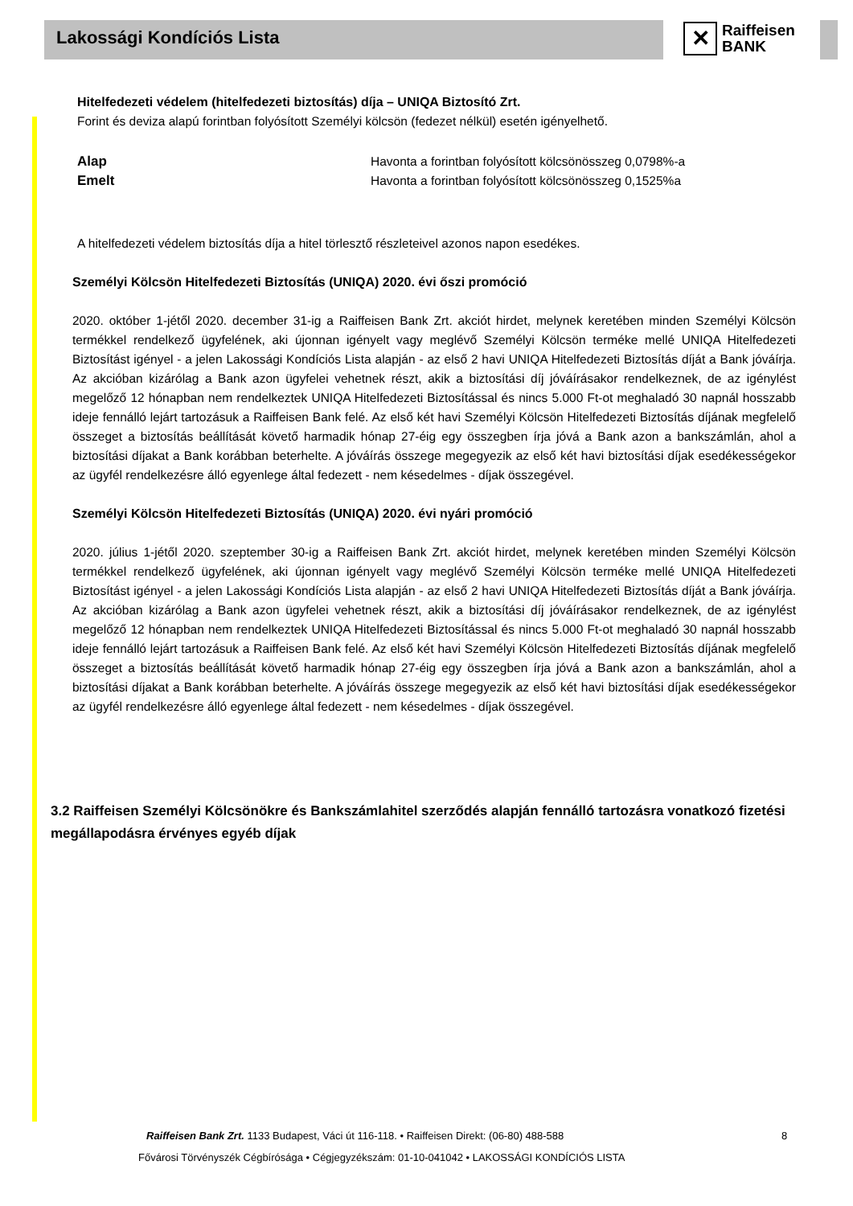Lakossági Kondíciós Lista
✕
Raiffeisen
BANK
Hitelfedezeti védelem (hitelfedezeti biztosítás) díja – UNIQA Biztosító Zrt.
Forint és deviza alapú forintban folyósított Személyi kölcsön (fedezet nélkül) esetén igényelhető.
Alap Havonta a forintban folyósított kölcsönösszeg 0,0798%-a
Emelt Havonta a forintban folyósított kölcsönösszeg 0,1525%a
A hitelfedezeti védelem biztosítás díja a hitel törlesztő részleteivel azonos napon esedékes.
Személyi Kölcsön Hitelfedezeti Biztosítás (UNIQA) 2020. évi őszi promóció
2020. október 1-jétől 2020. december 31-ig a Raiffeisen Bank Zrt. akciót hirdet, melynek keretében minden Személyi Kölcsön termékkel rendelkező ügyfelének, aki újonnan igényelt vagy meglévő Személyi Kölcsön terméke mellé UNIQA Hitelfedezeti Biztosítást igényel - a jelen Lakossági Kondíciós Lista alapján - az első 2 havi UNIQA Hitelfedezeti Biztosítás díját a Bank jóváírja. Az akcióban kizárólag a Bank azon ügyfelei vehetnek részt, akik a biztosítási díj jóváírásakor rendelkeznek, de az igénylést megelőző 12 hónapban nem rendelkeztek UNIQA Hitelfedezeti Biztosítással és nincs 5.000 Ft-ot meghaladó 30 napnál hosszabb ideje fennálló lejárt tartozásuk a Raiffeisen Bank felé. Az első két havi Személyi Kölcsön Hitelfedezeti Biztosítás díjának megfelelő összeget a biztosítás beállítását követő harmadik hónap 27-éig egy összegben írja jóvá a Bank azon a bankszámlán, ahol a biztosítási díjakat a Bank korábban beterhelte. A jóváírás összege megegyezik az első két havi biztosítási díjak esedékességekor az ügyfél rendelkezésre álló egyenlege által fedezett - nem késedelmes - díjak összegével.
Személyi Kölcsön Hitelfedezeti Biztosítás (UNIQA) 2020. évi nyári promóció
2020. július 1-jétől 2020. szeptember 30-ig a Raiffeisen Bank Zrt. akciót hirdet, melynek keretében minden Személyi Kölcsön termékkel rendelkező ügyfelének, aki újonnan igényelt vagy meglévő Személyi Kölcsön terméke mellé UNIQA Hitelfedezeti Biztosítást igényel - a jelen Lakossági Kondíciós Lista alapján - az első 2 havi UNIQA Hitelfedezeti Biztosítás díját a Bank jóváírja. Az akcióban kizárólag a Bank azon ügyfelei vehetnek részt, akik a biztosítási díj jóváírásakor rendelkeznek, de az igénylést megelőző 12 hónapban nem rendelkeztek UNIQA Hitelfedezeti Biztosítással és nincs 5.000 Ft-ot meghaladó 30 napnál hosszabb ideje fennálló lejárt tartozásuk a Raiffeisen Bank felé. Az első két havi Személyi Kölcsön Hitelfedezeti Biztosítás díjának megfelelő összeget a biztosítás beállítását követő harmadik hónap 27-éig egy összegben írja jóvá a Bank azon a bankszámlán, ahol a biztosítási díjakat a Bank korábban beterhelte. A jóváírás összege megegyezik az első két havi biztosítási díjak esedékességekor az ügyfél rendelkezésre álló egyenlege által fedezett - nem késedelmes - díjak összegével.
3.2 Raiffeisen Személyi Kölcsönökre és Bankszámlahitel szerződés alapján fennálló tartozásra vonatkozó fizetési megállapodásra érvényes egyéb díjak
Raiffeisen Bank Zrt. 1133 Budapest, Váci út 116-118. • Raiffeisen Direkt: (06-80) 488-588 8
Fővárosi Törvényszék Cégbírósága • Cégjegyzékszám: 01-10-041042 • LAKOSSÁGI KONDÍCIÓS LISTA